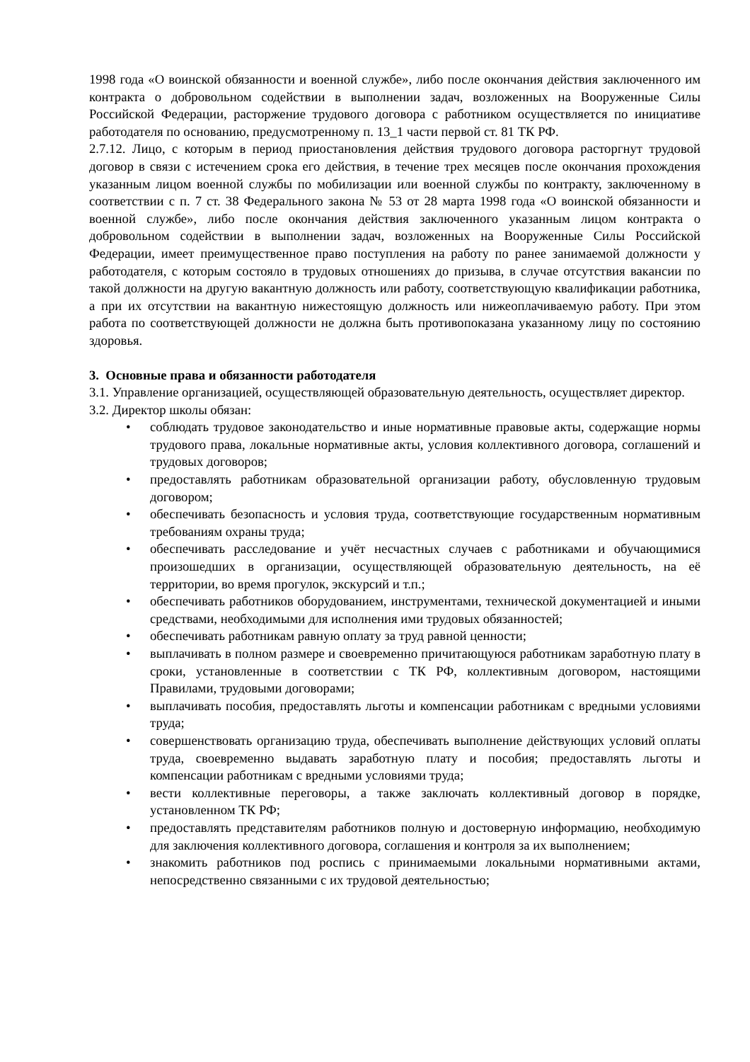1998 года «О воинской обязанности и военной службе», либо после окончания действия заключенного им контракта о добровольном содействии в выполнении задач, возложенных на Вооруженные Силы Российской Федерации, расторжение трудового договора с работником осуществляется по инициативе работодателя по основанию, предусмотренному п. 13_1 части первой ст. 81 ТК РФ.
2.7.12. Лицо, с которым в период приостановления действия трудового договора расторгнут трудовой договор в связи с истечением срока его действия, в течение трех месяцев после окончания прохождения указанным лицом военной службы по мобилизации или военной службы по контракту, заключенному в соответствии с п. 7 ст. 38 Федерального закона № 53 от 28 марта 1998 года «О воинской обязанности и военной службе», либо после окончания действия заключенного указанным лицом контракта о добровольном содействии в выполнении задач, возложенных на Вооруженные Силы Российской Федерации, имеет преимущественное право поступления на работу по ранее занимаемой должности у работодателя, с которым состояло в трудовых отношениях до призыва, в случае отсутствия вакансии по такой должности на другую вакантную должность или работу, соответствующую квалификации работника, а при их отсутствии на вакантную нижестоящую должность или нижеоплачиваемую работу. При этом работа по соответствующей должности не должна быть противопоказана указанному лицу по состоянию здоровья.
3. Основные права и обязанности работодателя
3.1. Управление организацией, осуществляющей образовательную деятельность, осуществляет директор.
3.2. Директор школы обязан:
• соблюдать трудовое законодательство и иные нормативные правовые акты, содержащие нормы трудового права, локальные нормативные акты, условия коллективного договора, соглашений и трудовых договоров;
• предоставлять работникам образовательной организации работу, обусловленную трудовым договором;
• обеспечивать безопасность и условия труда, соответствующие государственным нормативным требованиям охраны труда;
• обеспечивать расследование и учёт несчастных случаев с работниками и обучающимися произошедших в организации, осуществляющей образовательную деятельность, на её территории, во время прогулок, экскурсий и т.п.;
• обеспечивать работников оборудованием, инструментами, технической документацией и иными средствами, необходимыми для исполнения ими трудовых обязанностей;
• обеспечивать работникам равную оплату за труд равной ценности;
• выплачивать в полном размере и своевременно причитающуюся работникам заработную плату в сроки, установленные в соответствии с ТК РФ, коллективным договором, настоящими Правилами, трудовыми договорами;
• выплачивать пособия, предоставлять льготы и компенсации работникам с вредными условиями труда;
• совершенствовать организацию труда, обеспечивать выполнение действующих условий оплаты труда, своевременно выдавать заработную плату и пособия; предоставлять льготы и компенсации работникам с вредными условиями труда;
• вести коллективные переговоры, а также заключать коллективный договор в порядке, установленном ТК РФ;
• предоставлять представителям работников полную и достоверную информацию, необходимую для заключения коллективного договора, соглашения и контроля за их выполнением;
• знакомить работников под роспись с принимаемыми локальными нормативными актами, непосредственно связанными с их трудовой деятельностью;